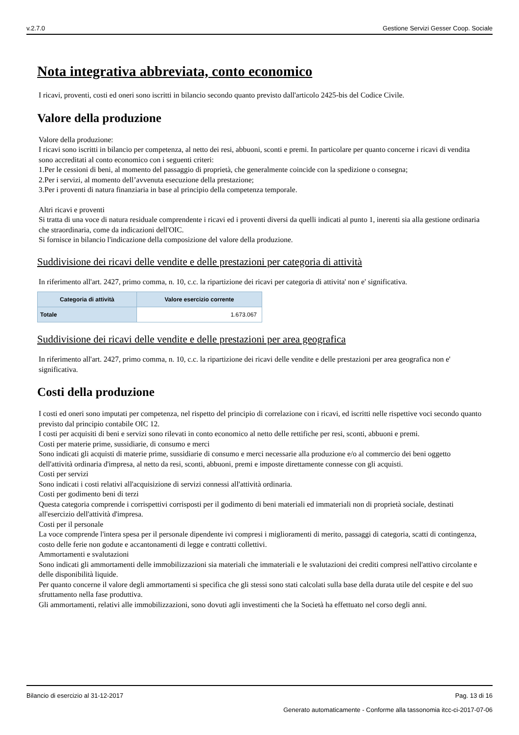v.2.7.0 Gestione Servizi Gesser Coop. Sociale
Nota integrativa abbreviata, conto economico
I ricavi, proventi, costi ed oneri sono iscritti in bilancio secondo quanto previsto dall'articolo 2425-bis del Codice Civile.
Valore della produzione
Valore della produzione:
I ricavi sono iscritti in bilancio per competenza, al netto dei resi, abbuoni, sconti e premi. In particolare per quanto concerne i ricavi di vendita sono accreditati al conto economico con i seguenti criteri:
1.Per le cessioni di beni, al momento del passaggio di proprietà, che generalmente coincide con la spedizione o consegna;
2.Per i servizi, al momento dell’avvenuta esecuzione della prestazione;
3.Per i proventi di natura finanziaria in base al principio della competenza temporale.
Altri ricavi e proventi
Si tratta di una voce di natura residuale comprendente i ricavi ed i proventi diversi da quelli indicati al punto 1, inerenti sia alla gestione ordinaria che straordinaria, come da indicazioni dell'OIC.
Si fornisce in bilancio l'indicazione della composizione del valore della produzione.
Suddivisione dei ricavi delle vendite e delle prestazioni per categoria di attività
In riferimento all'art. 2427, primo comma, n. 10, c.c. la ripartizione dei ricavi per categoria di attivita' non e' significativa.
| Categoria di attività | Valore esercizio corrente |
| --- | --- |
| Totale | 1.673.067 |
Suddivisione dei ricavi delle vendite e delle prestazioni per area geografica
In riferimento all'art. 2427, primo comma, n. 10, c.c. la ripartizione dei ricavi delle vendite e delle prestazioni per area geografica non e' significativa.
Costi della produzione
I costi ed oneri sono imputati per competenza, nel rispetto del principio di correlazione con i ricavi, ed iscritti nelle rispettive voci secondo quanto previsto dal principio contabile OIC 12.
I costi per acquisiti di beni e servizi sono rilevati in conto economico al netto delle rettifiche per resi, sconti, abbuoni e premi.
Costi per materie prime, sussidiarie, di consumo e merci
Sono indicati gli acquisti di materie prime, sussidiarie di consumo e merci necessarie alla produzione e/o al commercio dei beni oggetto dell'attività ordinaria d'impresa, al netto da resi, sconti, abbuoni, premi e imposte direttamente connesse con gli acquisti.
Costi per servizi
Sono indicati i costi relativi all'acquisizione di servizi connessi all'attività ordinaria.
Costi per godimento beni di terzi
Questa categoria comprende i corrispettivi corrisposti per il godimento di beni materiali ed immateriali non di proprietà sociale, destinati all'esercizio dell'attività d'impresa.
Costi per il personale
La voce comprende l'intera spesa per il personale dipendente ivi compresi i miglioramenti di merito, passaggi di categoria, scatti di contingenza, costo delle ferie non godute e accantonamenti di legge e contratti collettivi.
Ammortamenti e svalutazioni
Sono indicati gli ammortamenti delle immobilizzazioni sia materiali che immateriali e le svalutazioni dei crediti compresi nell'attivo circolante e delle disponibilità liquide.
Per quanto concerne il valore degli ammortamenti si specifica che gli stessi sono stati calcolati sulla base della durata utile del cespite e del suo sfruttamento nella fase produttiva.
Gli ammortamenti, relativi alle immobilizzazioni, sono dovuti agli investimenti che la Società ha effettuato nel corso degli anni.
Bilancio di esercizio al 31-12-2017 Pag. 13 di 16
Generato automaticamente - Conforme alla tassonomia itcc-ci-2017-07-06